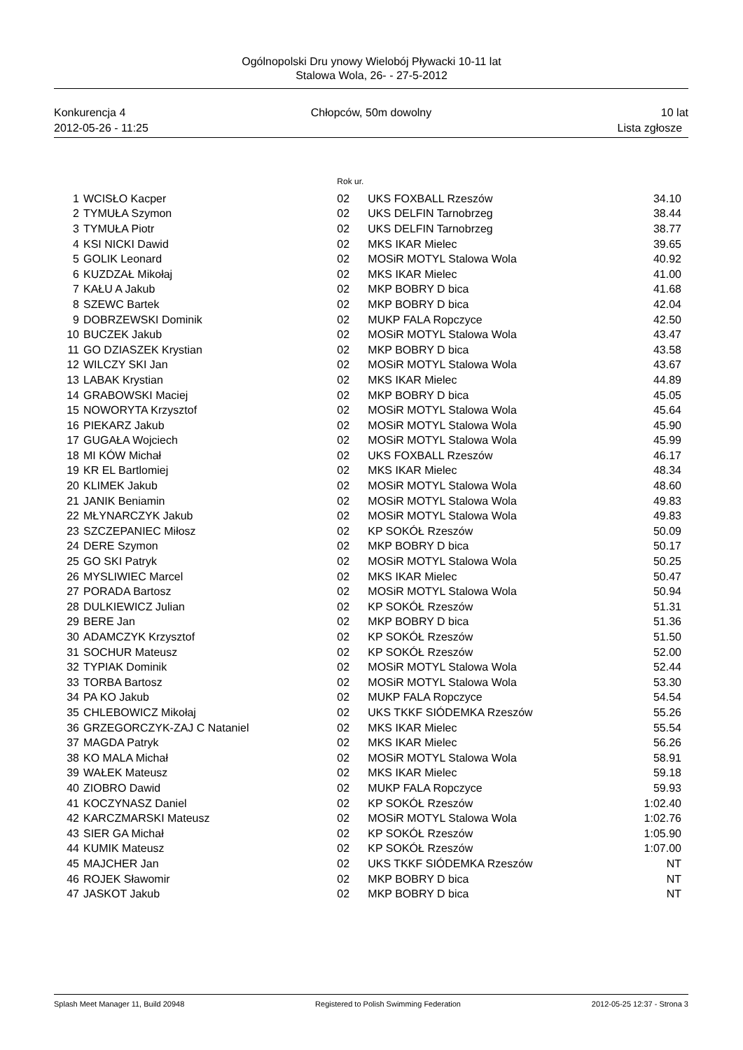Ogólnopolski Dru ynowy Wielobój Pływacki 10-11 lat
Stalowa Wola, 26- - 27-5-2012
Konkurencja 4
2012-05-26 - 11:25
Chłopców, 50m dowolny 10 lat
Lista zgłosze
| | | Rok ur. | | |
| 1 | WCISŁO Kacper | 02 | UKS FOXBALL Rzeszów | 34.10 |
| 2 | TYMUŁA Szymon | 02 | UKS DELFIN Tarnobrzeg | 38.44 |
| 3 | TYMUŁA Piotr | 02 | UKS DELFIN Tarnobrzeg | 38.77 |
| 4 | KSI NICKI Dawid | 02 | MKS IKAR Mielec | 39.65 |
| 5 | GOLIK Leonard | 02 | MOSiR MOTYL Stalowa Wola | 40.92 |
| 6 | KUZDZAŁ Mikołaj | 02 | MKS IKAR Mielec | 41.00 |
| 7 | KAŁU A Jakub | 02 | MKP BOBRY D bica | 41.68 |
| 8 | SZEWC Bartek | 02 | MKP BOBRY D bica | 42.04 |
| 9 | DOBRZEWSKI Dominik | 02 | MUKP FALA Ropczyce | 42.50 |
| 10 | BUCZEK Jakub | 02 | MOSiR MOTYL Stalowa Wola | 43.47 |
| 11 | GO DZIASZEK Krystian | 02 | MKP BOBRY D bica | 43.58 |
| 12 | WILCZY SKI Jan | 02 | MOSiR MOTYL Stalowa Wola | 43.67 |
| 13 | LABAK Krystian | 02 | MKS IKAR Mielec | 44.89 |
| 14 | GRABOWSKI Maciej | 02 | MKP BOBRY D bica | 45.05 |
| 15 | NOWORYTA Krzysztof | 02 | MOSiR MOTYL Stalowa Wola | 45.64 |
| 16 | PIEKARZ Jakub | 02 | MOSiR MOTYL Stalowa Wola | 45.90 |
| 17 | GUGAŁA Wojciech | 02 | MOSiR MOTYL Stalowa Wola | 45.99 |
| 18 | MI KÓW Michał | 02 | UKS FOXBALL Rzeszów | 46.17 |
| 19 | KR EL Bartlomiej | 02 | MKS IKAR Mielec | 48.34 |
| 20 | KLIMEK Jakub | 02 | MOSiR MOTYL Stalowa Wola | 48.60 |
| 21 | JANIK Beniamin | 02 | MOSiR MOTYL Stalowa Wola | 49.83 |
| 22 | MŁYNARCZYK Jakub | 02 | MOSiR MOTYL Stalowa Wola | 49.83 |
| 23 | SZCZEPANIEC Miłosz | 02 | KP SOKÓŁ Rzeszów | 50.09 |
| 24 | DERE Szymon | 02 | MKP BOBRY D bica | 50.17 |
| 25 | GO SKI Patryk | 02 | MOSiR MOTYL Stalowa Wola | 50.25 |
| 26 | MYSLIWIEC Marcel | 02 | MKS IKAR Mielec | 50.47 |
| 27 | PORADA Bartosz | 02 | MOSiR MOTYL Stalowa Wola | 50.94 |
| 28 | DULKIEWICZ Julian | 02 | KP SOKÓŁ Rzeszów | 51.31 |
| 29 | BERE Jan | 02 | MKP BOBRY D bica | 51.36 |
| 30 | ADAMCZYK Krzysztof | 02 | KP SOKÓŁ Rzeszów | 51.50 |
| 31 | SOCHUR Mateusz | 02 | KP SOKÓŁ Rzeszów | 52.00 |
| 32 | TYPIAK Dominik | 02 | MOSiR MOTYL Stalowa Wola | 52.44 |
| 33 | TORBA Bartosz | 02 | MOSiR MOTYL Stalowa Wola | 53.30 |
| 34 | PA KO Jakub | 02 | MUKP FALA Ropczyce | 54.54 |
| 35 | CHLEBOWICZ Mikołaj | 02 | UKS TKKF SIÓDEMKA Rzeszów | 55.26 |
| 36 | GRZEGORCZYK-ZAJ C Nataniel | 02 | MKS IKAR Mielec | 55.54 |
| 37 | MAGDA Patryk | 02 | MKS IKAR Mielec | 56.26 |
| 38 | KO MALA Michał | 02 | MOSiR MOTYL Stalowa Wola | 58.91 |
| 39 | WAŁEK Mateusz | 02 | MKS IKAR Mielec | 59.18 |
| 40 | ZIOBRO Dawid | 02 | MUKP FALA Ropczyce | 59.93 |
| 41 | KOCZYNASZ Daniel | 02 | KP SOKÓŁ Rzeszów | 1:02.40 |
| 42 | KARCZMARSKI Mateusz | 02 | MOSiR MOTYL Stalowa Wola | 1:02.76 |
| 43 | SIER GA Michał | 02 | KP SOKÓŁ Rzeszów | 1:05.90 |
| 44 | KUMIK Mateusz | 02 | KP SOKÓŁ Rzeszów | 1:07.00 |
| 45 | MAJCHER Jan | 02 | UKS TKKF SIÓDEMKA Rzeszów | NT |
| 46 | ROJEK Sławomir | 02 | MKP BOBRY D bica | NT |
| 47 | JASKOT Jakub | 02 | MKP BOBRY D bica | NT |
Splash Meet Manager 11, Build 20948 Registered to Polish Swimming Federation 2012-05-25 12:37 - Strona 3